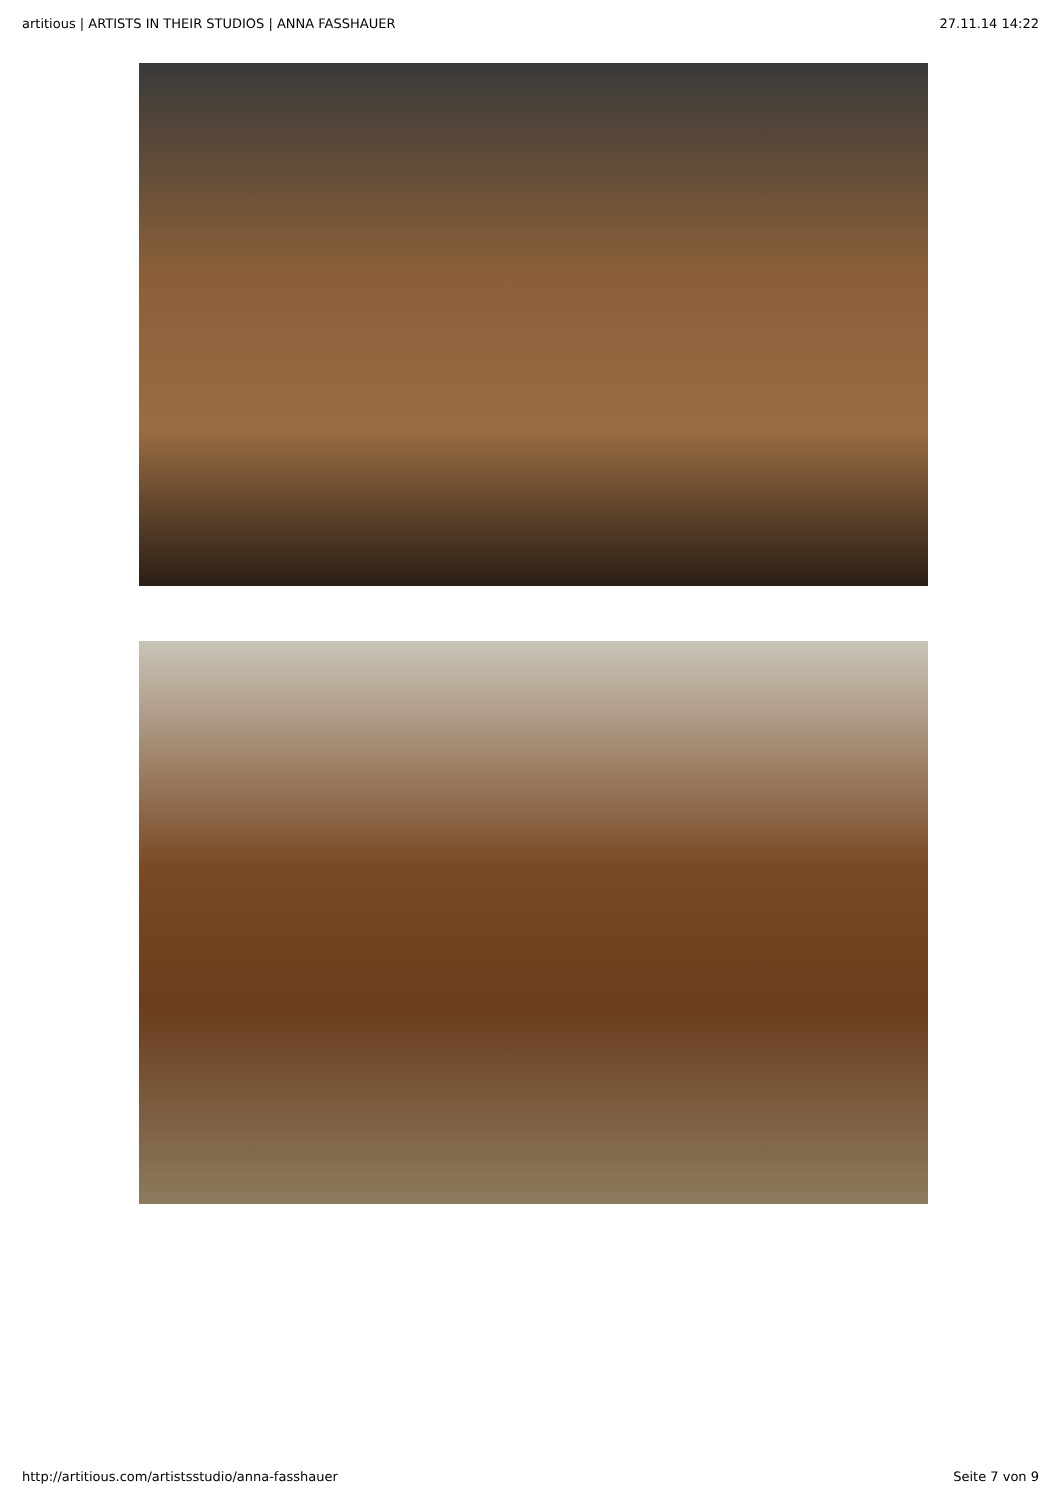artitious | ARTISTS IN THEIR STUDIOS | ANNA FASSHAUER 27.11.14 14:22
http://artitious.com/artistsstudio/anna-fasshauer Seite 7 von 9